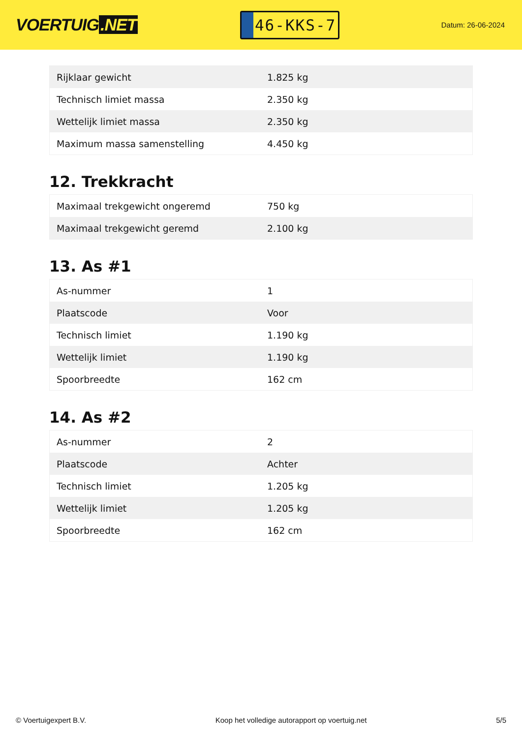VOERTUIG.NET
46-KKS-7
Datum: 26-06-2024
| Rijklaar gewicht | 1.825 kg |
| Technisch limiet massa | 2.350 kg |
| Wettelijk limiet massa | 2.350 kg |
| Maximum massa samenstelling | 4.450 kg |
12. Trekkracht
| Maximaal trekgewicht ongeremd | 750 kg |
| Maximaal trekgewicht geremd | 2.100 kg |
13. As #1
| As-nummer | 1 |
| Plaatscode | Voor |
| Technisch limiet | 1.190 kg |
| Wettelijk limiet | 1.190 kg |
| Spoorbreedte | 162 cm |
14. As #2
| As-nummer | 2 |
| Plaatscode | Achter |
| Technisch limiet | 1.205 kg |
| Wettelijk limiet | 1.205 kg |
| Spoorbreedte | 162 cm |
© Voertuigexpert B.V. Koop het volledige autorapport op voertuig.net 5/5